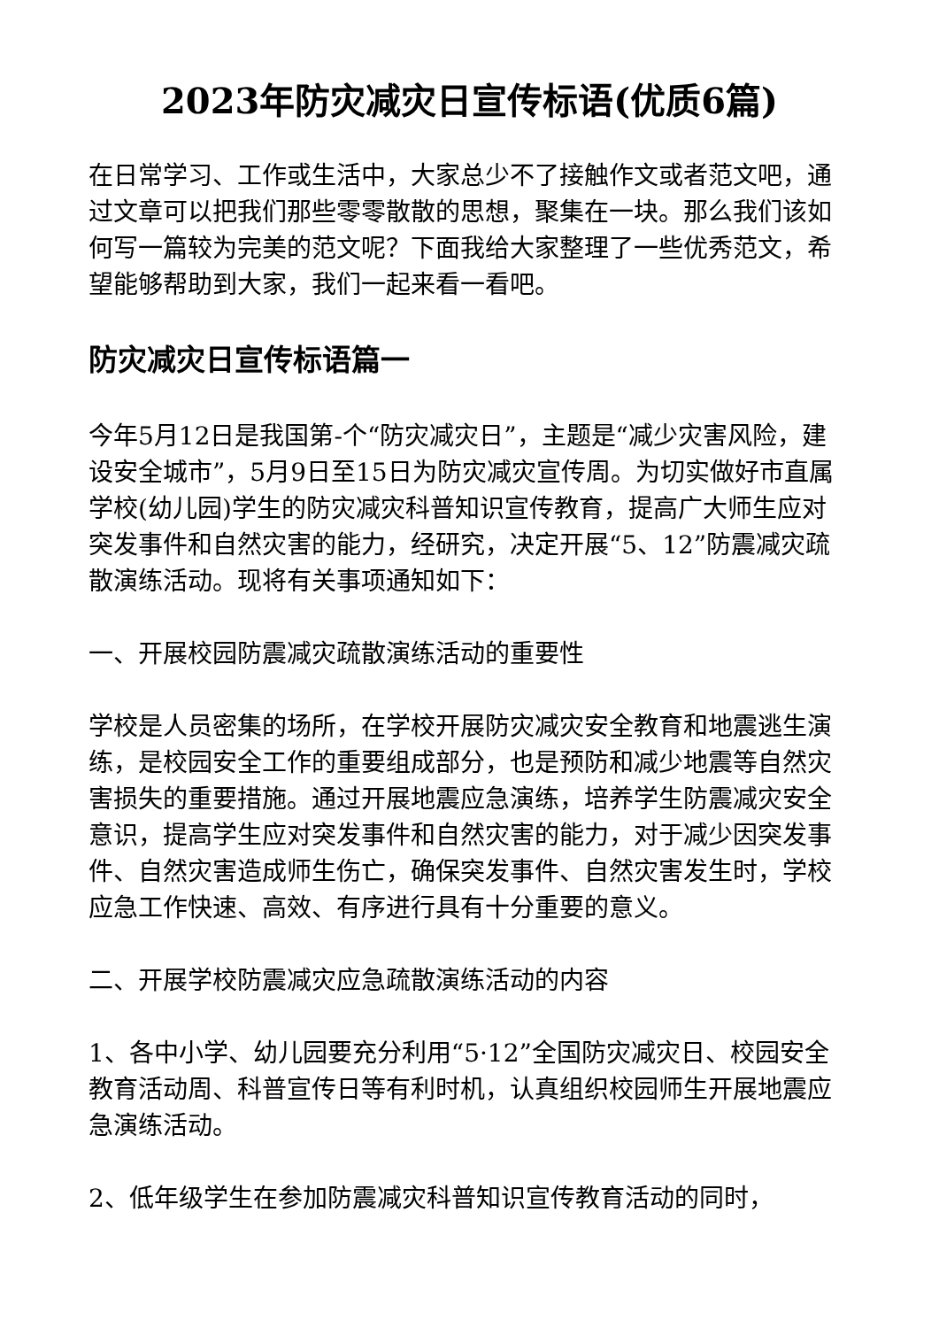2023年防灾减灾日宣传标语(优质6篇)
在日常学习、工作或生活中，大家总少不了接触作文或者范文吧，通过文章可以把我们那些零零散散的思想，聚集在一块。那么我们该如何写一篇较为完美的范文呢？下面我给大家整理了一些优秀范文，希望能够帮助到大家，我们一起来看一看吧。
防灾减灾日宣传标语篇一
今年5月12日是我国第-个“防灾减灾日”，主题是“减少灾害风险，建设安全城市”，5月9日至15日为防灾减灾宣传周。为切实做好市直属学校(幼儿园)学生的防灾减灾科普知识宣传教育，提高广大师生应对突发事件和自然灾害的能力，经研究，决定开展“5、12”防震减灾疏散演练活动。现将有关事项通知如下：
一、开展校园防震减灾疏散演练活动的重要性
学校是人员密集的场所，在学校开展防灾减灾安全教育和地震逃生演练，是校园安全工作的重要组成部分，也是预防和减少地震等自然灾害损失的重要措施。通过开展地震应急演练，培养学生防震减灾安全意识，提高学生应对突发事件和自然灾害的能力，对于减少因突发事件、自然灾害造成师生伤亡，确保突发事件、自然灾害发生时，学校应急工作快速、高效、有序进行具有十分重要的意义。
二、开展学校防震减灾应急疏散演练活动的内容
1、各中小学、幼儿园要充分利用“5·12”全国防灾减灾日、校园安全教育活动周、科普宣传日等有利时机，认真组织校园师生开展地震应急演练活动。
2、低年级学生在参加防震减灾科普知识宣传教育活动的同时，